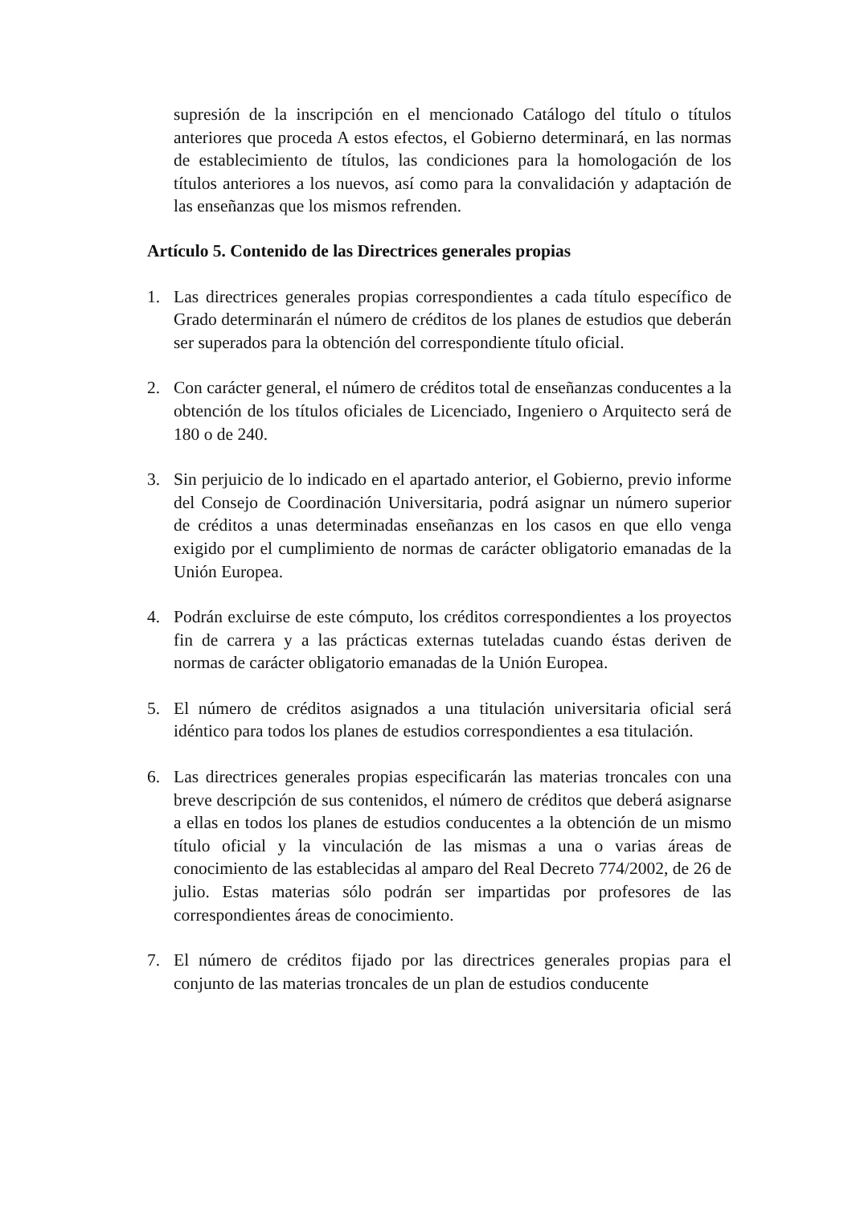supresión de la inscripción en el mencionado Catálogo del título o títulos anteriores que proceda A estos efectos, el Gobierno determinará, en las normas de establecimiento de títulos, las condiciones para la homologación de los títulos anteriores a los nuevos, así como para la convalidación y adaptación de las enseñanzas que los mismos refrenden.
Artículo 5. Contenido de las Directrices generales propias
1. Las directrices generales propias correspondientes a cada título específico de Grado determinarán el número de créditos de los planes de estudios que deberán ser superados para la obtención del correspondiente título oficial.
2. Con carácter general, el número de créditos total de enseñanzas conducentes a la obtención de los títulos oficiales de Licenciado, Ingeniero o Arquitecto será de 180 o de 240.
3. Sin perjuicio de lo indicado en el apartado anterior, el Gobierno, previo informe del Consejo de Coordinación Universitaria, podrá asignar un número superior de créditos a unas determinadas enseñanzas en los casos en que ello venga exigido por el cumplimiento de normas de carácter obligatorio emanadas de la Unión Europea.
4. Podrán excluirse de este cómputo, los créditos correspondientes a los proyectos fin de carrera y a las prácticas externas tuteladas cuando éstas deriven de normas de carácter obligatorio emanadas de la Unión Europea.
5. El número de créditos asignados a una titulación universitaria oficial será idéntico para todos los planes de estudios correspondientes a esa titulación.
6. Las directrices generales propias especificarán las materias troncales con una breve descripción de sus contenidos, el número de créditos que deberá asignarse a ellas en todos los planes de estudios conducentes a la obtención de un mismo título oficial y la vinculación de las mismas a una o varias áreas de conocimiento de las establecidas al amparo del Real Decreto 774/2002, de 26 de julio. Estas materias sólo podrán ser impartidas por profesores de las correspondientes áreas de conocimiento.
7. El número de créditos fijado por las directrices generales propias para el conjunto de las materias troncales de un plan de estudios conducente